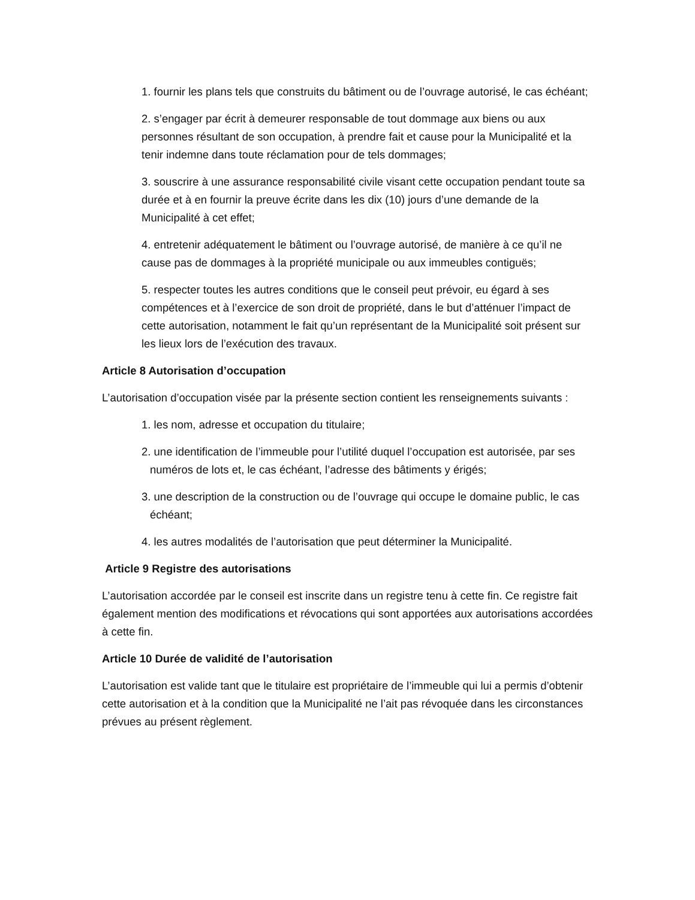1. fournir les plans tels que construits du bâtiment ou de l’ouvrage autorisé, le cas échéant;
2. s’engager par écrit à demeurer responsable de tout dommage aux biens ou aux personnes résultant de son occupation, à prendre fait et cause pour la Municipalité et la tenir indemne dans toute réclamation pour de tels dommages;
3. souscrire à une assurance responsabilité civile visant cette occupation pendant toute sa durée et à en fournir la preuve écrite dans les dix (10) jours d’une demande de la Municipalité à cet effet;
4. entretenir adéquatement le bâtiment ou l’ouvrage autorisé, de manière à ce qu’il ne cause pas de dommages à la propriété municipale ou aux immeubles contiguës;
5. respecter toutes les autres conditions que le conseil peut prévoir, eu égard à ses compétences et à l’exercice de son droit de propriété, dans le but d’atténuer l’impact de cette autorisation, notamment le fait qu’un représentant de la Municipalité soit présent sur les lieux lors de l’exécution des travaux.
Article 8 Autorisation d’occupation
L’autorisation d’occupation visée par la présente section contient les renseignements suivants :
1. les nom, adresse et occupation du titulaire;
2. une identification de l’immeuble pour l’utilité duquel l’occupation est autorisée, par ses numéros de lots et, le cas échéant, l’adresse des bâtiments y érigés;
3. une description de la construction ou de l’ouvrage qui occupe le domaine public, le cas échéant;
4. les autres modalités de l’autorisation que peut déterminer la Municipalité.
Article 9 Registre des autorisations
L’autorisation accordée par le conseil est inscrite dans un registre tenu à cette fin. Ce registre fait également mention des modifications et révocations qui sont apportées aux autorisations accordées à cette fin.
Article 10 Durée de validité de l’autorisation
L’autorisation est valide tant que le titulaire est propriétaire de l’immeuble qui lui a permis d’obtenir cette autorisation et à la condition que la Municipalité ne l’ait pas révoquée dans les circonstances prévues au présent règlement.